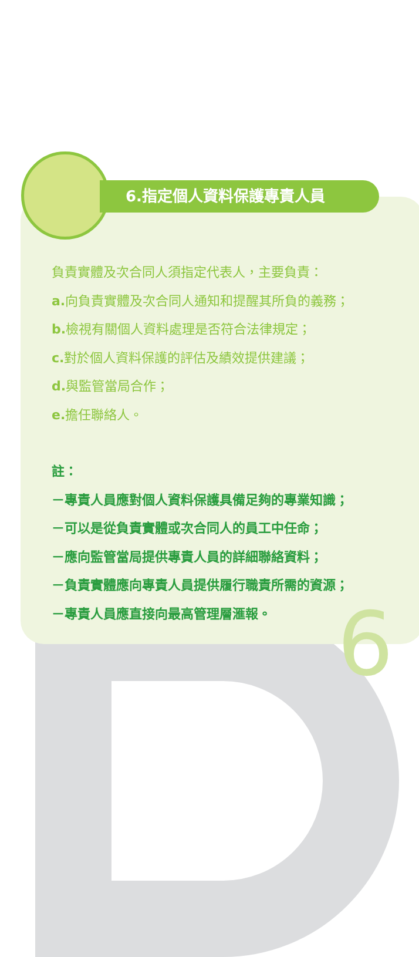6
6.指定個人資料保護專責人員
負責實體及次合同人須指定代表人，主要負責：
a. 向負責實體及次合同人通知和提醒其所負的義務；
b. 檢視有關個人資料處理是否符合法律規定；
c. 對於個人資料保護的評估及績效提供建議；
d. 與監管當局合作；
e. 擔任聯絡人。
註：
－專責人員應對個人資料保護具備足夠的專業知識；
－可以是從負責實體或次合同人的員工中任命；
－應向監管當局提供專責人員的詳細聯絡資料；
－負責實體應向專責人員提供履行職責所需的資源；
－專責人員應直接向最高管理層滙報。